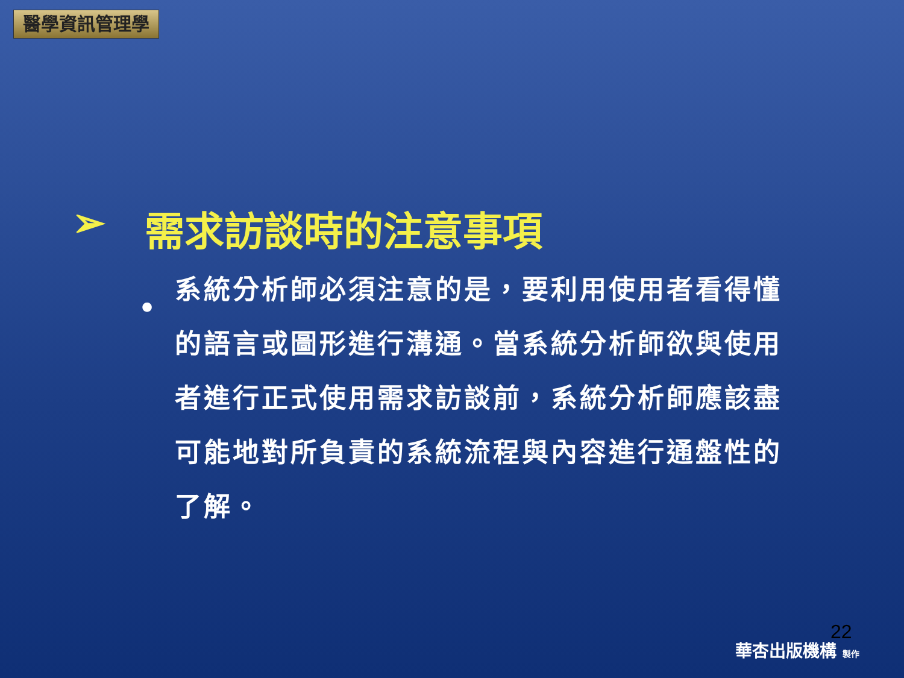醫學資訊管理學
➢ 需求訪談時的注意事項
•
系統分析師必須注意的是，要利用使用者看得懂的語言或圖形進行溝通。當系統分析師欲與使用者進行正式使用需求訪談前，系統分析師應該盡可能地對所負責的系統流程與內容進行通盤性的了解。
22
華杏出版機構 製作